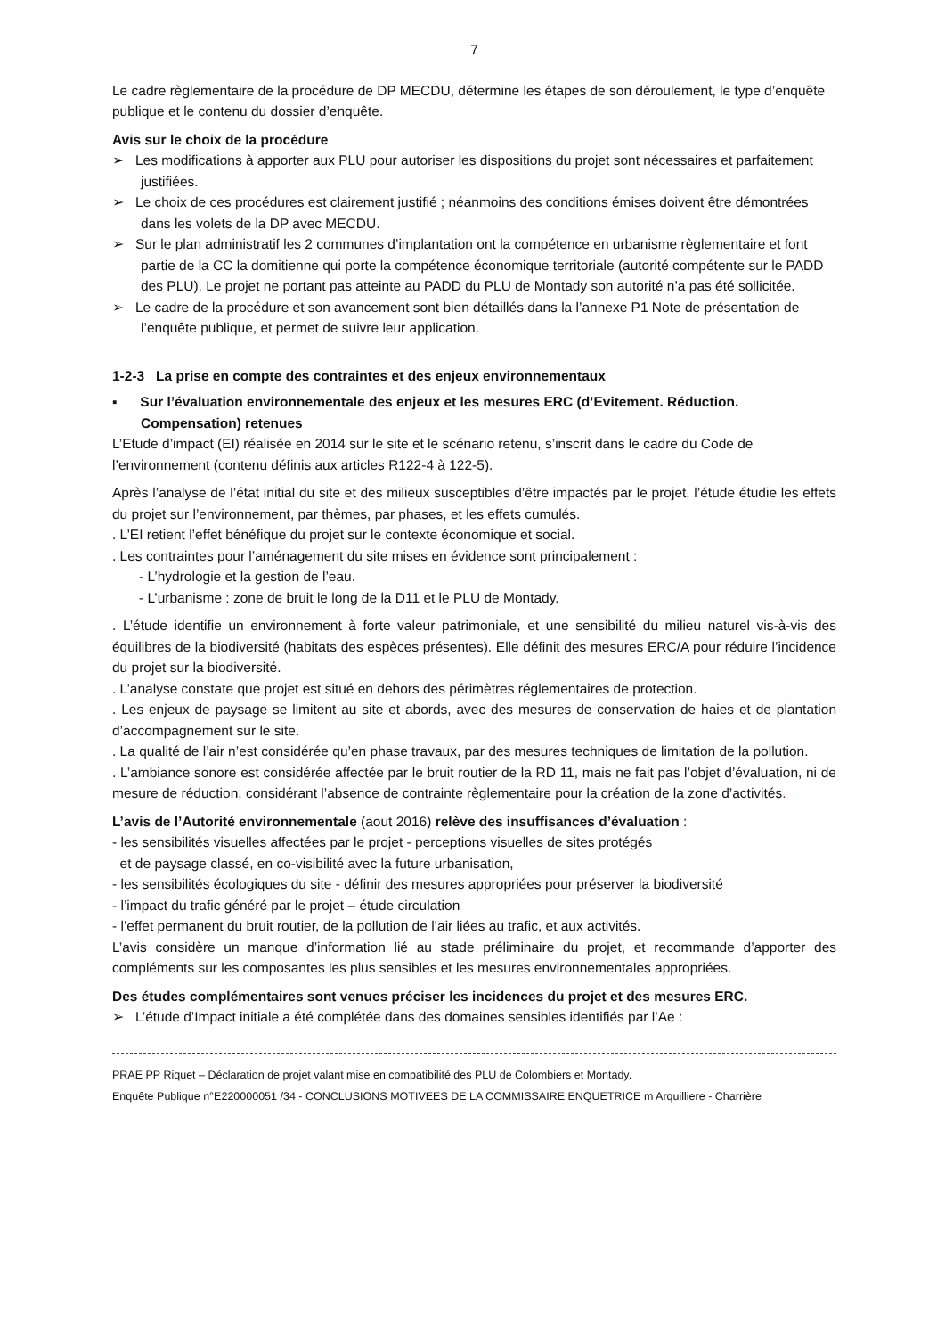7
Le cadre règlementaire de la procédure de DP MECDU, détermine les étapes de son déroulement, le type d’enquête publique et le contenu du dossier d’enquête.
Avis sur le choix de la procédure
➢ Les modifications à apporter aux PLU pour autoriser les dispositions du projet sont nécessaires et parfaitement justifiées.
➢ Le choix de ces procédures est clairement justifié ; néanmoins des conditions émises doivent être démontrées dans les volets de la DP avec MECDU.
➢ Sur le plan administratif les 2 communes d’implantation ont la compétence en urbanisme règlementaire et font partie de la CC la domitienne qui porte la compétence économique territoriale (autorité compétente sur le PADD des PLU). Le projet ne portant pas atteinte au PADD du PLU de Montady son autorité n’a pas été sollicitée.
➢ Le cadre de la procédure et son avancement sont bien détaillés dans la l’annexe P1 Note de présentation de l’enquête publique, et permet de suivre leur application.
1-2-3 La prise en compte des contraintes et des enjeux environnementaux
▪ Sur l’évaluation environnementale des enjeux et les mesures ERC (d’Evitement. Réduction. Compensation) retenues
L’Etude d’impact (EI) réalisée en 2014 sur le site et le scénario retenu, s’inscrit dans le cadre du Code de l’environnement (contenu définis aux articles R122-4 à 122-5).
Après l’analyse de l’état initial du site et des milieux susceptibles d’être impactés par le projet, l’étude étudie les effets du projet sur l’environnement, par thèmes, par phases, et les effets cumulés.
. L’EI retient l’effet bénéfique du projet sur le contexte économique et social.
. Les contraintes pour l’aménagement du site mises en évidence sont principalement :
- L’hydrologie et la gestion de l’eau.
- L’urbanisme : zone de bruit le long de la D11 et le PLU de Montady.
. L’étude identifie un environnement à forte valeur patrimoniale, et une sensibilité du milieu naturel vis-à-vis des équilibres de la biodiversité (habitats des espèces présentes). Elle définit des mesures ERC/A pour réduire l’incidence du projet sur la biodiversité.
. L’analyse constate que projet est situé en dehors des périmètres réglementaires de protection.
. Les enjeux de paysage se limitent au site et abords, avec des mesures de conservation de haies et de plantation d’accompagnement sur le site.
. La qualité de l’air n’est considérée qu’en phase travaux, par des mesures techniques de limitation de la pollution.
. L’ambiance sonore est considérée affectée par le bruit routier de la RD 11, mais ne fait pas l’objet d’évaluation, ni de mesure de réduction, considérant l’absence de contrainte règlementaire pour la création de la zone d’activités.
L’avis de l’Autorité environnementale (aout 2016) relève des insuffisances d’évaluation :
- les sensibilités visuelles affectées par le projet - perceptions visuelles de sites protégés
et de paysage classé, en co-visibilité avec la future urbanisation,
- les sensibilités écologiques du site - définir des mesures appropriées pour préserver la biodiversité
- l’impact du trafic généré par le projet – étude circulation
- l’effet permanent du bruit routier, de la pollution de l’air liées au trafic, et aux activités.
L’avis considère un manque d’information lié au stade préliminaire du projet, et recommande d’apporter des compléments sur les composantes les plus sensibles et les mesures environnementales appropriées.
Des études complémentaires sont venues préciser les incidences du projet et des mesures ERC.
➢ L’étude d’Impact initiale a été complétée dans des domaines sensibles identifiés par l’Ae :
PRAE PP Riquet – Déclaration de projet valant mise en compatibilité des PLU de Colombiers et Montady.
Enquête Publique n°E220000051 /34 - CONCLUSIONS MOTIVEES DE LA COMMISSAIRE ENQUETRICE m Arquilliere - Charrière